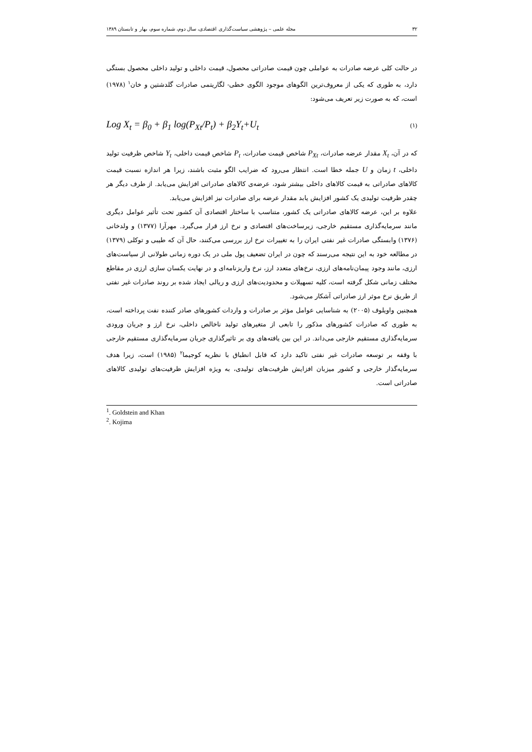۳۲ مجله علمی – پژوهشی سیاست‌گذاری اقتصادی، سال دوم، شماره سوم، بهار و تابستان ۱۳۸۹
در حالت کلی عرضه صادرات به عواملی چون قیمت صادراتی محصول، قیمت داخلی و تولید داخلی محصول بستگی دارد، به طوری که یکی از معروف‌ترین الگوهای موجود الگوی خطی- لگاریتمی صادرات گلدشتین و خان<sup>۱</sup> (۱۹۷۸) است، که به صورت زیر تعریف می‌شود:
Log X<sub>t</sub> = β<sub>0</sub> + β<sub>1</sub> log(P<sub>Xt</sub>/P<sub>t</sub>) + β<sub>2</sub>Y<sub>t</sub>+U<sub>t</sub> (۱)
که در آن، X<sub>t</sub> مقدار عرضه صادرات، P<sub>Xt</sub> شاخص قیمت صادرات، P<sub>t</sub> شاخص قیمت داخلی، Y<sub>t</sub> شاخص ظرفیت تولید داخلی، t زمان و U جمله خطا است. انتظار می‌رود که ضرایب الگو مثبت باشند، زیرا هر اندازه نسبت قیمت کالاهای صادراتی به قیمت کالاهای داخلی بیشتر شود، عرضه‌ی کالاهای صادراتی افزایش می‌یابد. از طرف دیگر هر چقدر ظرفیت تولیدی یک کشور افزایش یابد مقدار عرضه برای صادرات نیز افزایش می‌یابد.
علاوه بر این، عرضه کالاهای صادراتی یک کشور، متناسب با ساختار اقتصادی آن کشور تحت تأثیر عوامل دیگری مانند سرمایه‌گذاری مستقیم خارجی، زیرساخت‌های اقتصادی و نرخ ارز قرار می‌گیرد. مهرآرا (۱۳۷۷) و ولدخانی (۱۳۷۶) وابستگی صادرات غیر نفتی ایران را به تغییرات نرخ ارز بررسی می‌کنند، حال آن که طیبی و توکلی (۱۳۷۹) در مطالعه خود به این نتیجه می‌رسند که چون در ایران تضعیف پول ملی در یک دوره زمانی طولانی از سیاست‌های ارزی، مانند وجود پیمان‌نامه‌های ارزی، نرخ‌های متعدد ارز، نرخ واریزنامه‌ای و در نهایت یکسان سازی ارزی در مقاطع مختلف زمانی شکل گرفته است، کلیه تسهیلات و محدودیت‌های ارزی و ریالی ایجاد شده بر روند صادرات غیر نفتی از طریق نرخ موثر ارز صادراتی آشکار می‌شود.
همچنین واویلوف (۲۰۰۵) به شناسایی عوامل مؤثر بر صادرات و واردات کشورهای صادر کننده نفت پرداخته است، به طوری که صادرات کشورهای مذکور را تابعی از متغیرهای تولید ناخالص داخلی، نرخ ارز و جریان ورودی سرمایه‌گذاری مستقیم خارجی می‌داند. در این بین یافته‌های وی بر تاثیرگذاری جریان سرمایه‌گذاری مستقیم خارجی با وقفه بر توسعه صادرات غیر نفتی تاکید دارد که قابل انطباق با نظریه کوجیما<sup>۲</sup> (۱۹۸۵) است، زیرا هدف سرمایه‌گذار خارجی و کشور میزبان افزایش ظرفیت‌های تولیدی، به ویژه افزایش ظرفیت‌های تولیدی کالاهای صادراتی است.
<sup>1</sup>. Goldstein and Khan
<sup>2</sup>. Kojima